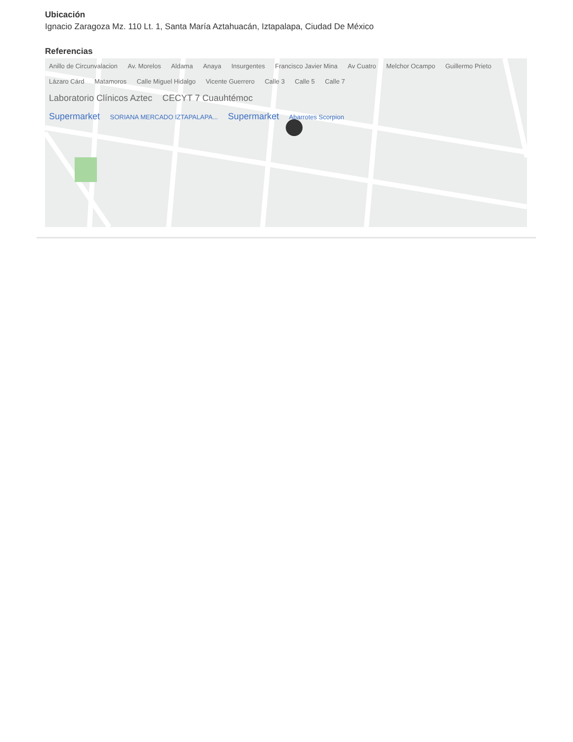Ubicación
Ignacio Zaragoza Mz. 110 Lt. 1, Santa María Aztahuacán, Iztapalapa, Ciudad De México
Referencias
Anillo de Circunvalacion Av. Morelos Aldama Anaya Insurgentes Francisco Javier Mina Av Cuatro Melchor Ocampo Guillermo Prieto Lázaro Cárd Matamoros Calle Miguel Hidalgo Vicente Guerrero Calle 3 Calle 5 Calle 7
Laboratorio Clínicos Aztec CECYT 7 Cuauhtémoc
Supermarket SORIANA MERCADO IZTAPALAPA... Supermarket Abarrotes Scorpion